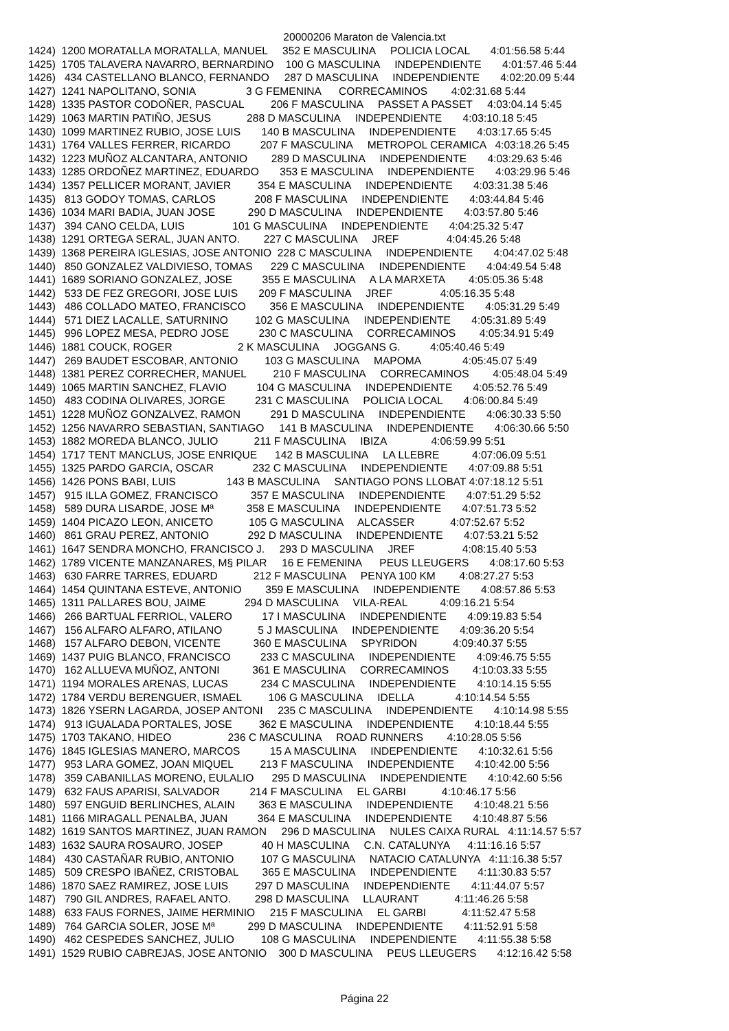20000206 Maraton de Valencia.txt
1424)  1200 MORATALLA MORATALLA, MANUEL     352 E MASCULINA     POLICIA LOCAL       4:01:56.58 5:44
1425)  1705 TALAVERA NAVARRO, BERNARDINO    100 G MASCULINA     INDEPENDIENTE       4:01:57.46 5:44
1426)   434 CASTELLANO BLANCO, FERNANDO     287 D MASCULINA     INDEPENDIENTE       4:02:20.09 5:44
1427)  1241 NAPOLITANO, SONIA                 3 G FEMENINA      CORRECAMINOS        4:02:31.68 5:44
1428)  1335 PASTOR CODOÑER, PASCUAL         206 F MASCULINA     PASSET A PASSET     4:03:04.14 5:45
1429)  1063 MARTIN PATIÑO, JESUS            288 D MASCULINA     INDEPENDIENTE       4:03:10.18 5:45
1430)  1099 MARTINEZ RUBIO, JOSE LUIS       140 B MASCULINA     INDEPENDIENTE       4:03:17.65 5:45
1431)  1764 VALLES FERRER, RICARDO          207 F MASCULINA     METROPOL CERAMICA   4:03:18.26 5:45
1432)  1223 MUÑOZ ALCANTARA, ANTONIO        289 D MASCULINA     INDEPENDIENTE       4:03:29.63 5:46
1433)  1285 ORDOÑEZ MARTINEZ, EDUARDO       353 E MASCULINA     INDEPENDIENTE       4:03:29.96 5:46
1434)  1357 PELLICER MORANT, JAVIER         354 E MASCULINA     INDEPENDIENTE       4:03:31.38 5:46
1435)   813 GODOY TOMAS, CARLOS             208 F MASCULINA     INDEPENDIENTE       4:03:44.84 5:46
1436)  1034 MARI BADIA, JUAN JOSE           290 D MASCULINA     INDEPENDIENTE       4:03:57.80 5:46
1437)   394 CANO CELDA, LUIS                101 G MASCULINA     INDEPENDIENTE       4:04:25.32 5:47
1438)  1291 ORTEGA SERAL, JUAN ANTO.        227 C MASCULINA     JREF                4:04:45.26 5:48
1439)  1368 PEREIRA IGLESIAS, JOSE ANTONIO  228 C MASCULINA     INDEPENDIENTE       4:04:47.02 5:48
1440)   850 GONZALEZ VALDIVIESO, TOMAS      229 C MASCULINA     INDEPENDIENTE       4:04:49.54 5:48
1441)  1689 SORIANO GONZALEZ, JOSE          355 E MASCULINA     A LA MARXETA        4:05:05.36 5:48
1442)   533 DE FEZ GREGORI, JOSE LUIS       209 F MASCULINA     JREF                4:05:16.35 5:48
1443)   486 COLLADO MATEO, FRANCISCO        356 E MASCULINA     INDEPENDIENTE       4:05:31.29 5:49
1444)   571 DIEZ LACALLE, SATURNINO         102 G MASCULINA     INDEPENDIENTE       4:05:31.89 5:49
1445)   996 LOPEZ MESA, PEDRO JOSE          230 C MASCULINA     CORRECAMINOS        4:05:34.91 5:49
1446)  1881 COUCK, ROGER                      2 K MASCULINA     JOGGANS G.          4:05:40.46 5:49
1447)   269 BAUDET ESCOBAR, ANTONIO         103 G MASCULINA     MAPOMA              4:05:45.07 5:49
1448)  1381 PEREZ CORRECHER, MANUEL         210 F MASCULINA     CORRECAMINOS        4:05:48.04 5:49
1449)  1065 MARTIN SANCHEZ, FLAVIO          104 G MASCULINA     INDEPENDIENTE       4:05:52.76 5:49
1450)   483 CODINA OLIVARES, JORGE          231 C MASCULINA     POLICIA LOCAL       4:06:00.84 5:49
1451)  1228 MUÑOZ GONZALVEZ, RAMON          291 D MASCULINA     INDEPENDIENTE       4:06:30.33 5:50
1452)  1256 NAVARRO SEBASTIAN, SANTIAGO     141 B MASCULINA     INDEPENDIENTE       4:06:30.66 5:50
1453)  1882 MOREDA BLANCO, JULIO            211 F MASCULINA     IBIZA               4:06:59.99 5:51
1454)  1717 TENT MANCLUS, JOSE ENRIQUE      142 B MASCULINA     LA LLEBRE           4:07:06.09 5:51
1455)  1325 PARDO GARCIA, OSCAR             232 C MASCULINA     INDEPENDIENTE       4:07:09.88 5:51
1456)  1426 PONS BABI, LUIS                 143 B MASCULINA     SANTIAGO PONS LLOBAT 4:07:18.12 5:51
1457)   915 ILLA GOMEZ, FRANCISCO           357 E MASCULINA     INDEPENDIENTE       4:07:51.29 5:52
1458)   589 DURA LISARDE, JOSE Mª           358 E MASCULINA     INDEPENDIENTE       4:07:51.73 5:52
1459)  1404 PICAZO LEON, ANICETO            105 G MASCULINA     ALCASSER            4:07:52.67 5:52
1460)   861 GRAU PEREZ, ANTONIO             292 D MASCULINA     INDEPENDIENTE       4:07:53.21 5:52
1461)  1647 SENDRA MONCHO, FRANCISCO J.     293 D MASCULINA     JREF                4:08:15.40 5:53
1462)  1789 VICENTE MANZANARES, M§ PILAR     16 E FEMENINA      PEUS LLEUGERS       4:08:17.60 5:53
1463)   630 FARRE TARRES, EDUARD            212 F MASCULINA     PENYA 100 KM        4:08:27.27 5:53
1464)  1454 QUINTANA ESTEVE, ANTONIO        359 E MASCULINA     INDEPENDIENTE       4:08:57.86 5:53
1465)  1311 PALLARES BOU, JAIME             294 D MASCULINA     VILA-REAL           4:09:16.21 5:54
1466)   266 BARTUAL FERRIOL, VALERO          17 I MASCULINA     INDEPENDIENTE       4:09:19.83 5:54
1467)   156 ALFARO ALFARO, ATILANO            5 J MASCULINA     INDEPENDIENTE       4:09:36.20 5:54
1468)   157 ALFARO DEBON, VICENTE           360 E MASCULINA     SPYRIDON            4:09:40.37 5:55
1469)  1437 PUIG BLANCO, FRANCISCO          233 C MASCULINA     INDEPENDIENTE       4:09:46.75 5:55
1470)   162 ALLUEVA MUÑOZ, ANTONI           361 E MASCULINA     CORRECAMINOS        4:10:03.33 5:55
1471)  1194 MORALES ARENAS, LUCAS           234 C MASCULINA     INDEPENDIENTE       4:10:14.15 5:55
1472)  1784 VERDU BERENGUER, ISMAEL         106 G MASCULINA     IDELLA              4:10:14.54 5:55
1473)  1826 YSERN LAGARDA, JOSEP ANTONI     235 C MASCULINA     INDEPENDIENTE       4:10:14.98 5:55
1474)   913 IGUALADA PORTALES, JOSE         362 E MASCULINA     INDEPENDIENTE       4:10:18.44 5:55
1475)  1703 TAKANO, HIDEO                   236 C MASCULINA     ROAD RUNNERS        4:10:28.05 5:56
1476)  1845 IGLESIAS MANERO, MARCOS          15 A MASCULINA     INDEPENDIENTE       4:10:32.61 5:56
1477)   953 LARA GOMEZ, JOAN MIQUEL         213 F MASCULINA     INDEPENDIENTE       4:10:42.00 5:56
1478)   359 CABANILLAS MORENO, EULALIO      295 D MASCULINA     INDEPENDIENTE       4:10:42.60 5:56
1479)   632 FAUS APARISI, SALVADOR          214 F MASCULINA     EL GARBI            4:10:46.17 5:56
1480)   597 ENGUID BERLINCHES, ALAIN        363 E MASCULINA     INDEPENDIENTE       4:10:48.21 5:56
1481)  1166 MIRAGALL PENALBA, JUAN          364 E MASCULINA     INDEPENDIENTE       4:10:48.87 5:56
1482)  1619 SANTOS MARTINEZ, JUAN RAMON     296 D MASCULINA     NULES CAIXA RURAL   4:11:14.57 5:57
1483)  1632 SAURA ROSAURO, JOSEP             40 H MASCULINA     C.N. CATALUNYA      4:11:16.16 5:57
1484)   430 CASTAÑAR RUBIO, ANTONIO         107 G MASCULINA     NATACIO CATALUNYA   4:11:16.38 5:57
1485)   509 CRESPO IBAÑEZ, CRISTOBAL        365 E MASCULINA     INDEPENDIENTE       4:11:30.83 5:57
1486)  1870 SAEZ RAMIREZ, JOSE LUIS         297 D MASCULINA     INDEPENDIENTE       4:11:44.07 5:57
1487)   790 GIL ANDRES, RAFAEL ANTO.        298 D MASCULINA     LLAURANT            4:11:46.26 5:58
1488)   633 FAUS FORNES, JAIME HERMINIO     215 F MASCULINA     EL GARBI            4:11:52.47 5:58
1489)   764 GARCIA SOLER, JOSE Mª           299 D MASCULINA     INDEPENDIENTE       4:11:52.91 5:58
1490)   462 CESPEDES SANCHEZ, JULIO         108 G MASCULINA     INDEPENDIENTE       4:11:55.38 5:58
1491)  1529 RUBIO CABREJAS, JOSE ANTONIO    300 D MASCULINA     PEUS LLEUGERS       4:12:16.42 5:58
Página 22